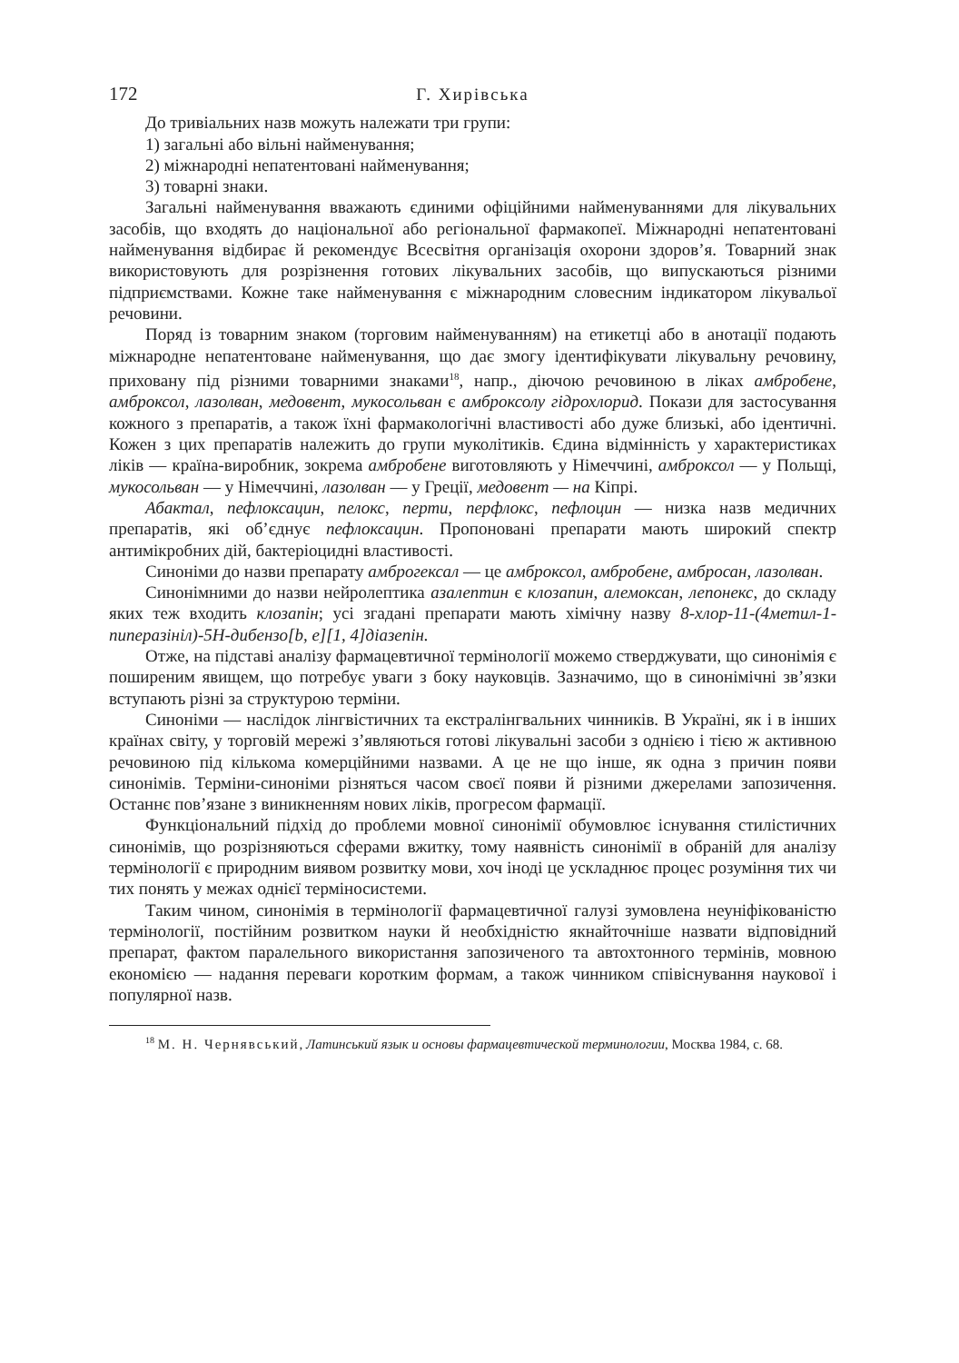172 Г. Хирівська
До тривіальних назв можуть належати три групи:
1) загальні або вільні найменування;
2) міжнародні непатентовані найменування;
3) товарні знаки.
Загальні найменування вважають єдиними офіційними найменуваннями для лікувальних засобів, що входять до національної або регіональної фармакопеї. Міжнародні непатентовані найменування відбирає й рекомендує Всесвітня організація охорони здоров’я. Товарний знак використовують для розрізнення готових лікувальних засобів, що випускаються різними підприємствами. Кожне таке найменування є міжнародним словесним індикатором лікувальої речовини.
Поряд із товарним знаком (торговим найменуванням) на етикетці або в анотації подають міжнародне непатентоване найменування, що дає змогу ідентифікувати лікувальну речовину, приховану під різними товарними знаками<sup>18</sup>, напр., діючою речовиною в ліках амбробене, амброксол, лазолван, медовент, мукосольван є амброксолу гідрохлорид. Покази для застосування кожного з препаратів, а також їхні фармакологічні властивості або дуже близькі, або ідентичні. Кожен з цих препаратів належить до групи муколітиків. Єдина відмінність у характеристиках ліків — країна-виробник, зокрема амбробене виготовляють у Німеччині, амброксол — у Польщі, мукосольван — у Німеччині, лазолван — у Греції, медовент — на Кіпрі.
Абактал, пефлоксацин, пелокс, перти, перфлокс, пефлоцин — низка назв медичних препаратів, які об’єднує пефлоксацин. Пропоновані препарати мають широкий спектр антимікробних дій, бактеріоцидні властивості.
Синоніми до назви препарату амброгексал — це амброксол, амбробене, амбросан, лазолван.
Синонімними до назви нейролептика азалептин є клозапин, алемоксан, лепонекс, до складу яких теж входить клозапін; усі згадані препарати мають хімічну назву 8-хлор-11-(4метил-1-пиперазініл)-5Н-дибензо[b, e][1, 4]діазепін.
Отже, на підставі аналізу фармацевтичної термінології можемо стверджувати, що синонімія є поширеним явищем, що потребує уваги з боку науковців. Зазначимо, що в синонімічні зв’язки вступають різні за структурою терміни.
Синоніми — наслідок лінгвістичних та екстралінгвальних чинників. В Україні, як і в інших країнах світу, у торговій мережі з’являються готові лікувальні засоби з однією і тією ж активною речовиною під кількома комерційними назвами. А це не що інше, як одна з причин появи синонімів. Терміни-синоніми різняться часом своєї появи й різними джерелами запозичення. Останнє пов’язане з виникненням нових ліків, прогресом фармації.
Функціональний підхід до проблеми мовної синонімії обумовлює існування стилістичних синонімів, що розрізняються сферами вжитку, тому наявність синонімії в обраній для аналізу термінології є природним виявом розвитку мови, хоч іноді це ускладнює процес розуміння тих чи тих понять у межах однієї терміносистеми.
Таким чином, синонімія в термінології фармацевтичної галузі зумовлена неуніфікованістю термінології, постійним розвитком науки й необхідністю якнайточніше назвати відповідний препарат, фактом паралельного використання запозиченого та автохтонного термінів, мовною економією — надання переваги коротким формам, а також чинником співіснування наукової і популярної назв.
<sup>18</sup> М. Н. Чернявський, Латинський язык и основы фармацевтической терминологии, Москва 1984, с. 68.